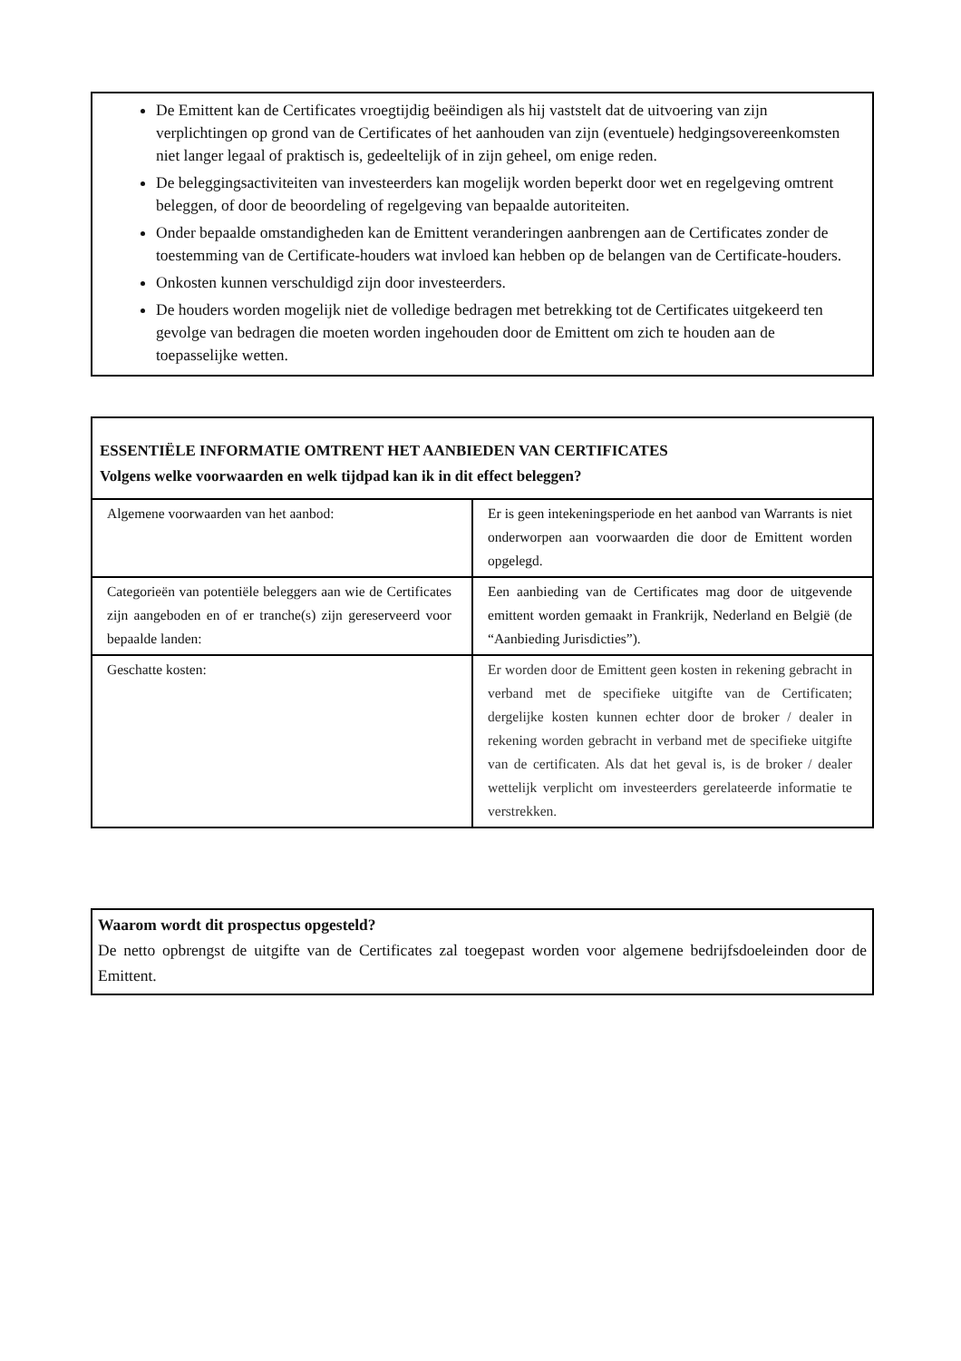De Emittent kan de Certificates vroegtijdig beëindigen als hij vaststelt dat de uitvoering van zijn verplichtingen op grond van de Certificates of het aanhouden van zijn (eventuele) hedgingsovereenkomsten niet langer legaal of praktisch is, gedeeltelijk of in zijn geheel, om enige reden.
De beleggingsactiviteiten van investeerders kan mogelijk worden beperkt door wet en regelgeving omtrent beleggen, of door de beoordeling of regelgeving van bepaalde autoriteiten.
Onder bepaalde omstandigheden kan de Emittent veranderingen aanbrengen aan de Certificates zonder de toestemming van de Certificate-houders wat invloed kan hebben op de belangen van de Certificate-houders.
Onkosten kunnen verschuldigd zijn door investeerders.
De houders worden mogelijk niet de volledige bedragen met betrekking tot de Certificates uitgekeerd ten gevolge van bedragen die moeten worden ingehouden door de Emittent om zich te houden aan de toepasselijke wetten.
| ESSENTIËLE INFORMATIE OMTRENT HET AANBIEDEN VAN CERTIFICATES Volgens welke voorwaarden en welk tijdpad kan ik in dit effect beleggen? | |
| --- | --- |
| Algemene voorwaarden van het aanbod: | Er is geen intekeningsperiode en het aanbod van Warrants is niet onderworpen aan voorwaarden die door de Emittent worden opgelegd. |
| Categorieën van potentiële beleggers aan wie de Certificates zijn aangeboden en of er tranche(s) zijn gereserveerd voor bepaalde landen: | Een aanbieding van de Certificates mag door de uitgevende emittent worden gemaakt in Frankrijk, Nederland en België (de “Aanbieding Jurisdicties”). |
| Geschatte kosten: | Er worden door de Emittent geen kosten in rekening gebracht in verband met de specifieke uitgifte van de Certificaten; dergelijke kosten kunnen echter door de broker / dealer in rekening worden gebracht in verband met de specifieke uitgifte van de certificaten. Als dat het geval is, is de broker / dealer wettelijk verplicht om investeerders gerelateerde informatie te verstrekken. |
Waarom wordt dit prospectus opgesteld?
De netto opbrengst de uitgifte van de Certificates zal toegepast worden voor algemene bedrijfsdoeleinden door de Emittent.